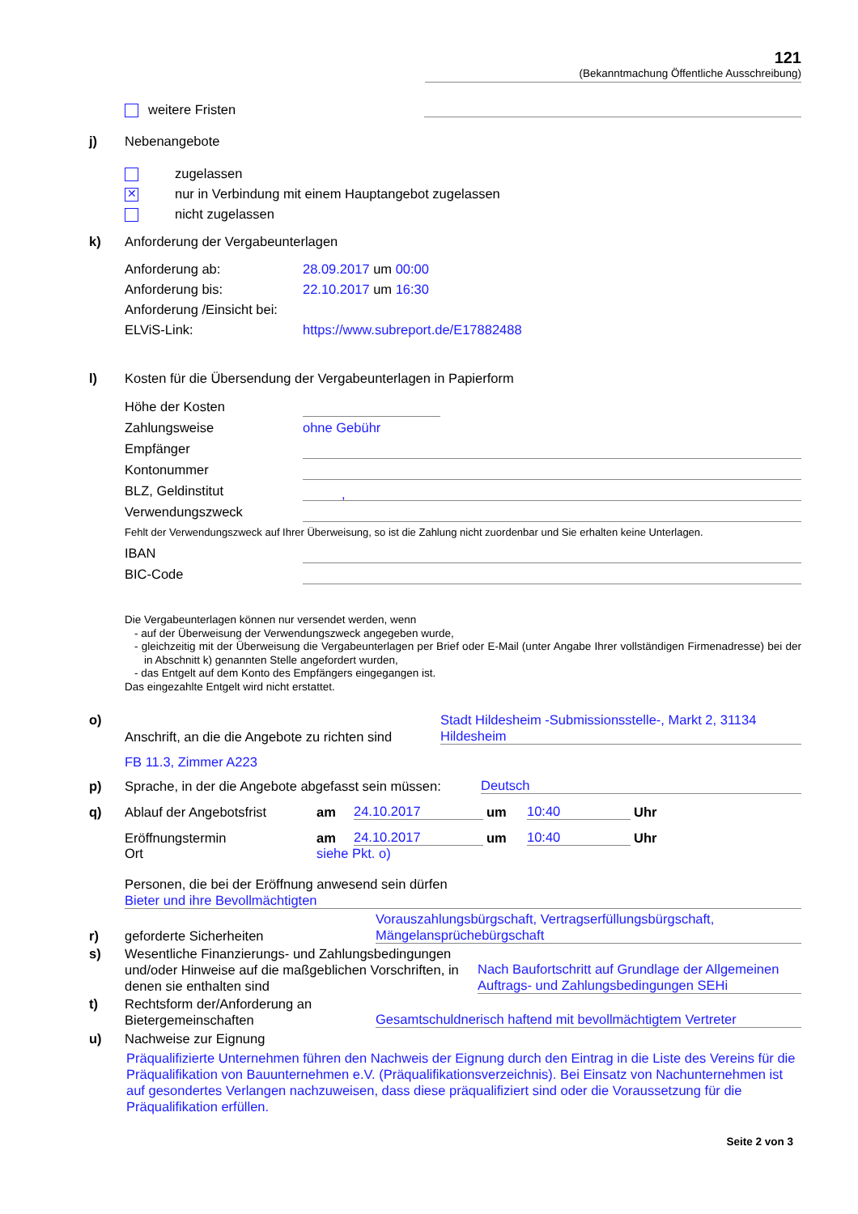121
(Bekanntmachung Öffentliche Ausschreibung)
weitere Fristen
j)
Nebenangebote
zugelassen
✕ nur in Verbindung mit einem Hauptangebot zugelassen
nicht zugelassen
k)
Anforderung der Vergabeunterlagen
Anforderung ab:
28.09.2017 um 00:00
Anforderung bis:
22.10.2017 um 16:30
Anforderung /Einsicht bei:
ELViS-Link:
https://www.subreport.de/E17882488
l)
Kosten für die Übersendung der Vergabeunterlagen in Papierform
Höhe der Kosten
Zahlungsweise
ohne Gebühr
Empfänger
Kontonummer
BLZ, Geldinstitut
,
Verwendungszweck
Fehlt der Verwendungszweck auf Ihrer Überweisung, so ist die Zahlung nicht zuordenbar und Sie erhalten keine Unterlagen.
IBAN
BIC-Code
Die Vergabeunterlagen können nur versendet werden, wenn
- auf der Überweisung der Verwendungszweck angegeben wurde,
- gleichzeitig mit der Überweisung die Vergabeunterlagen per Brief oder E-Mail (unter Angabe Ihrer vollständigen Firmenadresse) bei der in Abschnitt k) genannten Stelle angefordert wurden,
- das Entgelt auf dem Konto des Empfängers eingegangen ist.
Das eingezahlte Entgelt wird nicht erstattet.
o)
Anschrift, an die die Angebote zu richten sind
Stadt Hildesheim -Submissionsstelle-, Markt 2, 31134 Hildesheim
FB 11.3, Zimmer A223
p)
Sprache, in der die Angebote abgefasst sein müssen:
Deutsch
q)
Ablauf der Angebotsfrist
am
24.10.2017
um
10:40
Uhr
Eröffnungstermin
am
24.10.2017
um
10:40
Uhr
Ort
siehe Pkt. o)
Personen, die bei der Eröffnung anwesend sein dürfen
Bieter und ihre Bevollmächtigten
r)
geforderte Sicherheiten
Vorauszahlungsbürgschaft, Vertragserfüllungsbürgschaft, Mängelansprüchebürgschaft
s)
Wesentliche Finanzierungs- und Zahlungsbedingungen und/oder Hinweise auf die maßgeblichen Vorschriften, in denen sie enthalten sind
Nach Baufortschritt auf Grundlage der Allgemeinen Auftrags- und Zahlungsbedingungen SEHi
t)
Rechtsform der/Anforderung an Bietergemeinschaften
Gesamtschuldnerisch haftend mit bevollmächtigtem Vertreter
u)
Nachweise zur Eignung
Präqualifizierte Unternehmen führen den Nachweis der Eignung durch den Eintrag in die Liste des Vereins für die Präqualifikation von Bauunternehmen e.V. (Präqualifikationsverzeichnis). Bei Einsatz von Nachunternehmen ist auf gesondertes Verlangen nachzuweisen, dass diese präqualifiziert sind oder die Voraussetzung für die Präqualifikation erfüllen.
Seite 2 von 3